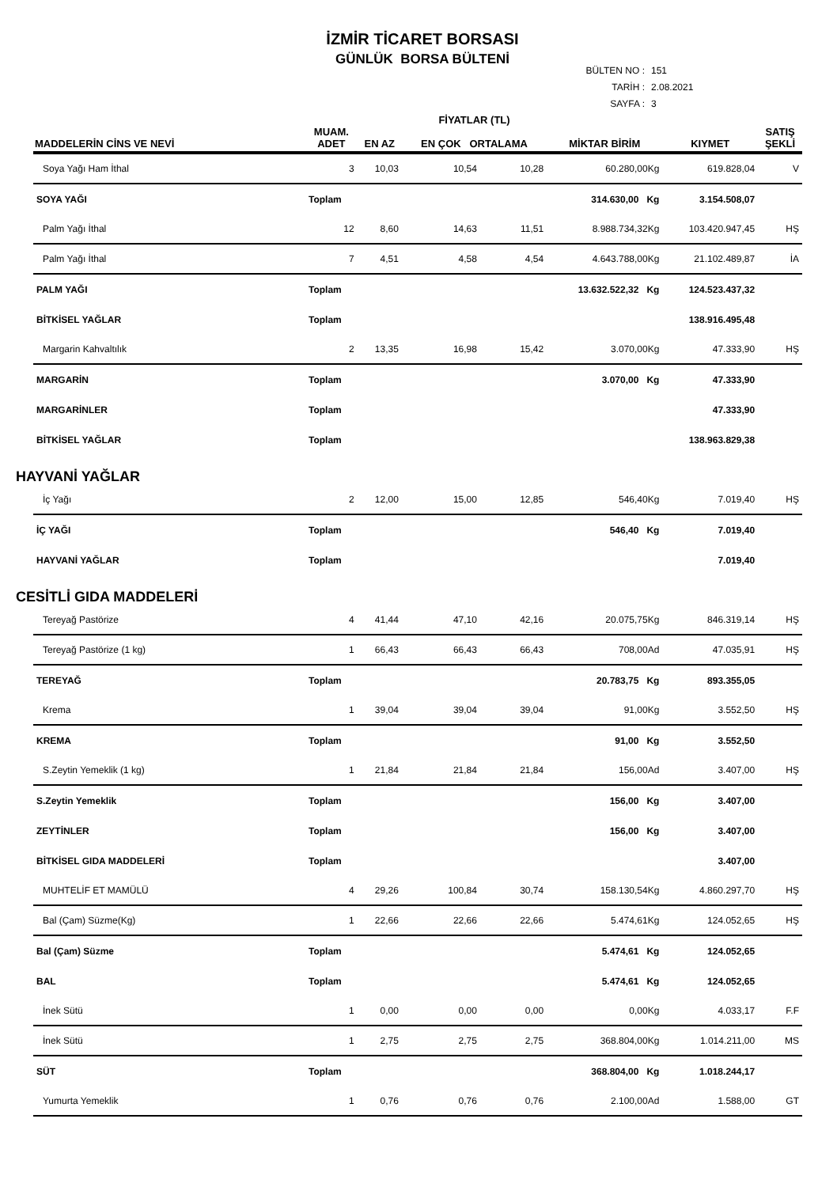İZMİR TİCARET BORSASI
GÜNLÜK BORSA BÜLTENİ
BÜLTEN NO : 151
TARİH : 2.08.2021
SAYFA : 3
| MADDELERİN CİNS VE NEVİ | MUAM. ADET | EN AZ | FİYATLAR (TL) EN ÇOK ORTALAMA | | MİKTAR BİRİM | KIYMET | SATIŞ ŞEKLİ |
| --- | --- | --- | --- | --- | --- | --- | --- |
| Soya Yağı Ham İthal | 3 | 10,03 | 10,54 | 10,28 | 60.280,00Kg | 619.828,04 | V |
| SOYA YAĞI | Toplam | | | | 314.630,00 Kg | 3.154.508,07 | |
| Palm Yağı İthal | 12 | 8,60 | 14,63 | 11,51 | 8.988.734,32Kg | 103.420.947,45 | HŞ |
| Palm Yağı İthal | 7 | 4,51 | 4,58 | 4,54 | 4.643.788,00Kg | 21.102.489,87 | İA |
| PALM YAĞI | Toplam | | | | 13.632.522,32 Kg | 124.523.437,32 | |
| BİTKİSEL YAĞLAR | Toplam | | | | | 138.916.495,48 | |
| Margarin Kahvaltılık | 2 | 13,35 | 16,98 | 15,42 | 3.070,00Kg | 47.333,90 | HŞ |
| MARGARİN | Toplam | | | | 3.070,00 Kg | 47.333,90 | |
| MARGARİNLER | Toplam | | | | | 47.333,90 | |
| BİTKİSEL YAĞLAR | Toplam | | | | | 138.963.829,38 | |
| HAYVANİ YAĞLAR | | | | | | | |
| İç Yağı | 2 | 12,00 | 15,00 | 12,85 | 546,40Kg | 7.019,40 | HŞ |
| İÇ YAĞI | Toplam | | | | 546,40 Kg | 7.019,40 | |
| HAYVANİ YAĞLAR | Toplam | | | | | 7.019,40 | |
| CESİTLİ GIDA MADDELERİ | | | | | | | |
| Tereyağ Pastörize | 4 | 41,44 | 47,10 | 42,16 | 20.075,75Kg | 846.319,14 | HŞ |
| Tereyağ Pastörize (1 kg) | 1 | 66,43 | 66,43 | 66,43 | 708,00Ad | 47.035,91 | HŞ |
| TEREYAĞ | Toplam | | | | 20.783,75 Kg | 893.355,05 | |
| Krema | 1 | 39,04 | 39,04 | 39,04 | 91,00Kg | 3.552,50 | HŞ |
| KREMA | Toplam | | | | 91,00 Kg | 3.552,50 | |
| S.Zeytin Yemeklik (1 kg) | 1 | 21,84 | 21,84 | 21,84 | 156,00Ad | 3.407,00 | HŞ |
| S.Zeytin Yemeklik | Toplam | | | | 156,00 Kg | 3.407,00 | |
| ZEYTİNLER | Toplam | | | | 156,00 Kg | 3.407,00 | |
| BİTKİSEL GIDA MADDELERİ | Toplam | | | | | 3.407,00 | |
| MUHTELİF ET MAMÜLÜ | 4 | 29,26 | 100,84 | 30,74 | 158.130,54Kg | 4.860.297,70 | HŞ |
| Bal (Çam) Süzme(Kg) | 1 | 22,66 | 22,66 | 22,66 | 5.474,61Kg | 124.052,65 | HŞ |
| Bal (Çam) Süzme | Toplam | | | | 5.474,61 Kg | 124.052,65 | |
| BAL | Toplam | | | | 5.474,61 Kg | 124.052,65 | |
| İnek Sütü | 1 | 0,00 | 0,00 | 0,00 | 0,00Kg | 4.033,17 | F.F |
| İnek Sütü | 1 | 2,75 | 2,75 | 2,75 | 368.804,00Kg | 1.014.211,00 | MS |
| SÜT | Toplam | | | | 368.804,00 Kg | 1.018.244,17 | |
| Yumurta Yemeklik | 1 | 0,76 | 0,76 | 0,76 | 2.100,00Ad | 1.588,00 | GT |